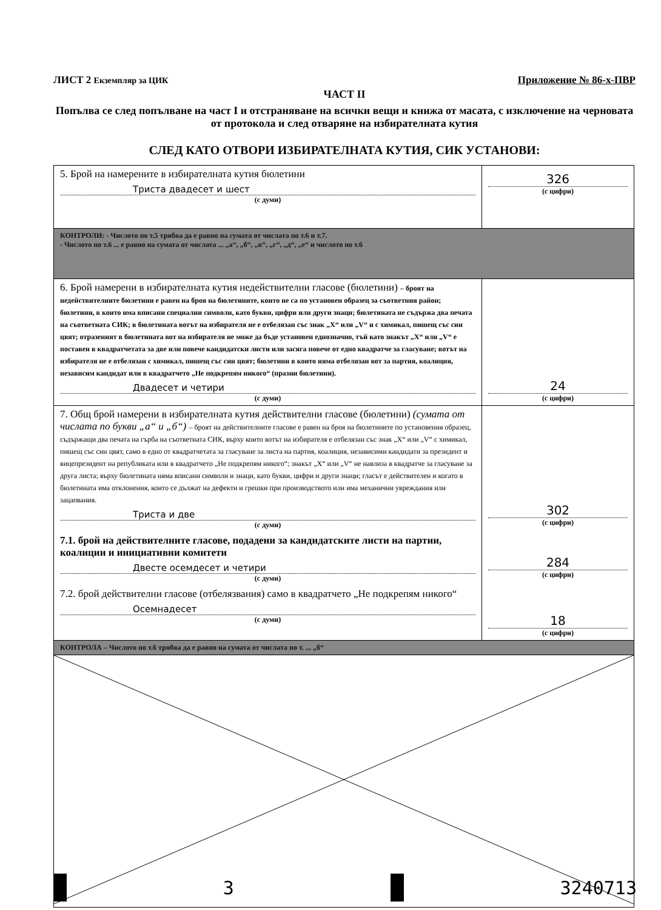ЛИСТ 2 Екземпляр за ЦИК Приложение № 86-х-ПВР
ЧАСТ II
Попълва се след попълване на част I и отстраняване на всички вещи и книжа от масата, с изключение на черновата от протокола и след отваряне на избирателната кутия
СЛЕД КАТО ОТВОРИ ИЗБИРАТЕЛНАТА КУТИЯ, СИК УСТАНОВИ:
| 5. Брой на намерените в избирателната кутия бюлетини Триста двадесет и шест (с думи) | 326 (с цифри) |
| КОНТРОЛИ: - Числото по т.5 трябва да е равно на сумата от числата по т.6 и т.7. - Числото по т.6 ... е равно на сумата от числата ... „а“, „б“, „в“, „г“, „д“, „е“ и числото по т.6 | |
| 6. Брой намерени в избирателната кутия недействителни гласове (бюлетини) – броят на недействителните бюлетини е равен на броя на бюлетините, които не са по установен образец за съответния район; бюлетини, в които има вписани специални символи, като букви, цифри или други знаци; бюлетината не съдържа два печата на съответната СИК; в бюлетината вотът на избирателя не е отбелязан със знак „X“ или „V“ и с химикал, пишещ със син цвят; отразеният в бюлетината вот на избирателя не може да бъде установен еднозначно, тъй като знакът „X“ или „V“ е поставен в квадратчетата за две или повече кандидатски листи или засяга повече от едно квадратче за гласуване; вотът на избирателя не е отбелязан с химикал, пишещ със син цвят; бюлетини в които няма отбелязан вот за партия, коалиция, независим кандидат или в квадратчето „Не подкрепям никого“ (празни бюлетини). Двадесет и четири (с думи) | 24 (с цифри) |
| 7. Общ брой намерени в избирателната кутия действителни гласове (бюлетини) (сумата от числата по букви „а“ и „б“) – броят на действителните гласове е равен на броя на бюлетините по установения образец, съдържащи два печата на гърба на съответната СИК, върху които вотът на избирателя е отбелязан със знак „X“ или „V“ с химикал, пишещ със син цвят, само в едно от квадратчетата за гласуване за листа на партия, коалиция, независими кандидати за президент и вицепрезидент на републиката или в квадратчето „Не подкрепям никого“; знакът „X“ или „V“ не навлиза в квадратче за гласуване за друга листа; върху бюлетината няма вписани символи и знаци, като букви, цифри и други знаци; гласът е действителен и когато в бюлетината има отклонения, които се дължат на дефекти и грешки при производството или има механични увреждания или зацапвания. Триста и две (с думи) 7.1. брой на действителните гласове, подадени за кандидатските листи на партии, коалиции и инициативни комитети Двесте осемдесет и четири (с думи) 7.2. брой действителни гласове (отбелязвания) само в квадратчето „Не подкрепям никого“ Осемнадесет (с думи) | 302 (с цифри) 284 (с цифри) 18 (с цифри) |
| КОНТРОЛА – Числото по т.6 трябва да е равно на сумата от числата по т. ... „б“ | |
3 3240713